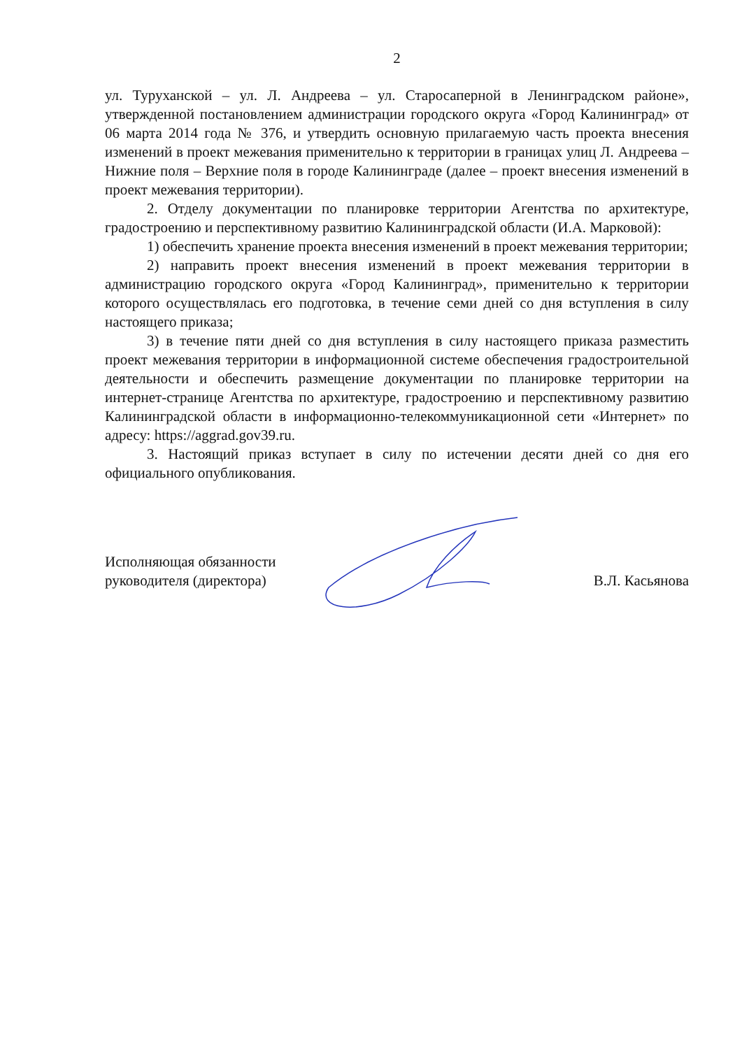2
ул. Туруханской – ул. Л. Андреева – ул. Старосаперной в Ленинградском районе», утвержденной постановлением администрации городского округа «Город Калининград» от 06 марта 2014 года № 376, и утвердить основную прилагаемую часть проекта внесения изменений в проект межевания применительно к территории в границах улиц Л. Андреева – Нижние поля – Верхние поля в городе Калининграде (далее – проект внесения изменений в проект межевания территории).
2. Отделу документации по планировке территории Агентства по архитектуре, градостроению и перспективному развитию Калининградской области (И.А. Марковой):
1) обеспечить хранение проекта внесения изменений в проект межевания территории;
2) направить проект внесения изменений в проект межевания территории в администрацию городского округа «Город Калининград», применительно к территории которого осуществлялась его подготовка, в течение семи дней со дня вступления в силу настоящего приказа;
3) в течение пяти дней со дня вступления в силу настоящего приказа разместить проект межевания территории в информационной системе обеспечения градостроительной деятельности и обеспечить размещение документации по планировке территории на интернет-странице Агентства по архитектуре, градостроению и перспективному развитию Калининградской области в информационно-телекоммуникационной сети «Интернет» по адресу: https://aggrad.gov39.ru.
3. Настоящий приказ вступает в силу по истечении десяти дней со дня его официального опубликования.
Исполняющая обязанности
руководителя (директора)
В.Л. Касьянова